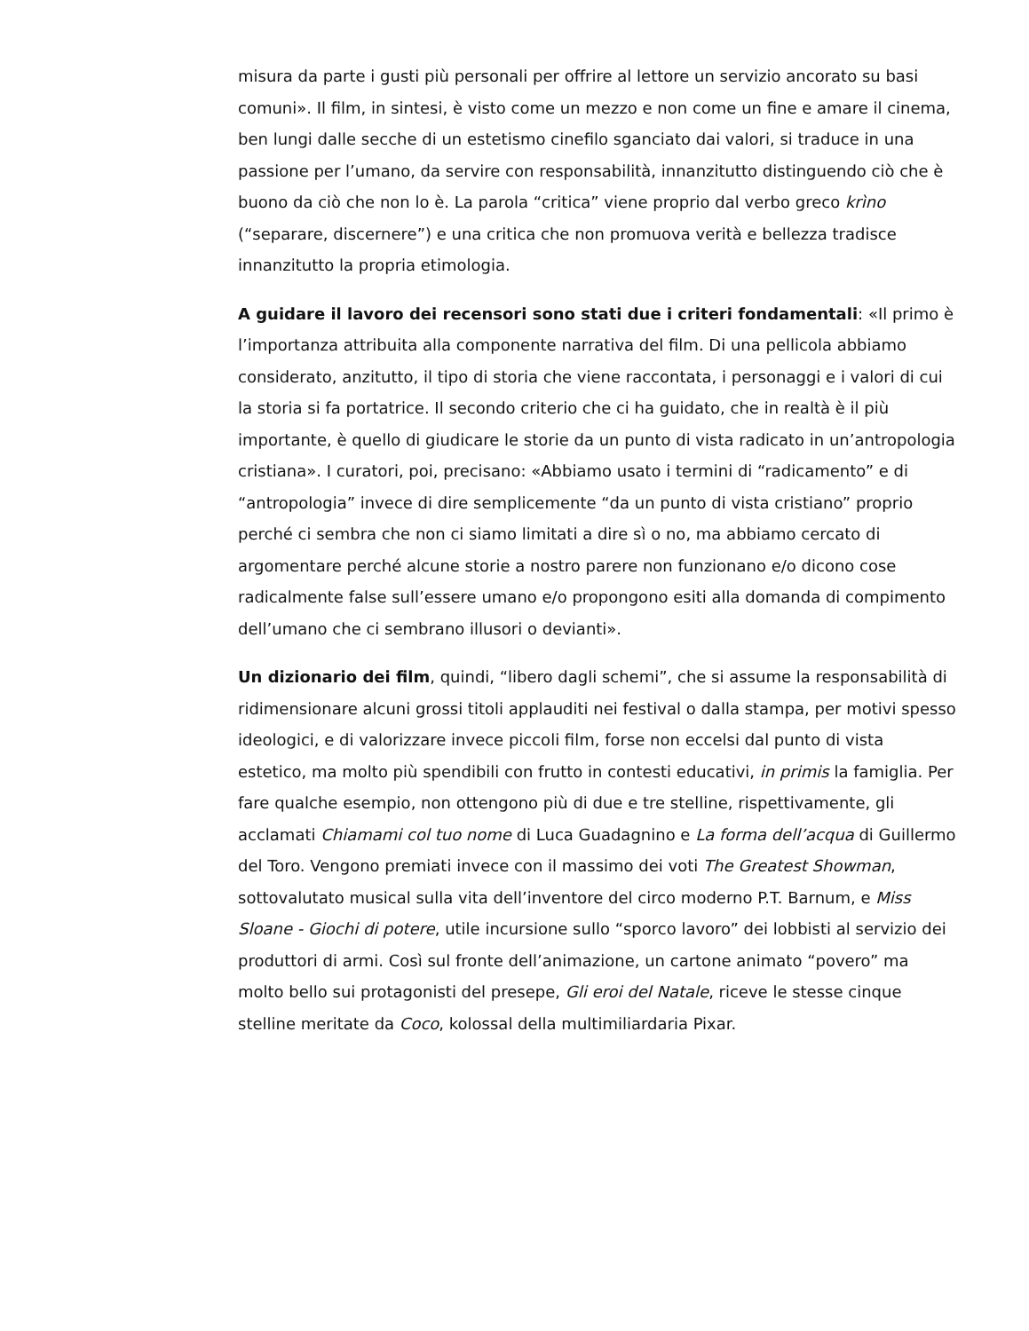misura da parte i gusti più personali per offrire al lettore un servizio ancorato su basi comuni». Il film, in sintesi, è visto come un mezzo e non come un fine e amare il cinema, ben lungi dalle secche di un estetismo cinefilo sganciato dai valori, si traduce in una passione per l’umano, da servire con responsabilità, innanzitutto distinguendo ciò che è buono da ciò che non lo è. La parola “critica” viene proprio dal verbo greco krìno (“separare, discernere”) e una critica che non promuova verità e bellezza tradisce innanzitutto la propria etimologia.
A guidare il lavoro dei recensori sono stati due i criteri fondamentali: «Il primo è l’importanza attribuita alla componente narrativa del film. Di una pellicola abbiamo considerato, anzitutto, il tipo di storia che viene raccontata, i personaggi e i valori di cui la storia si fa portatrice. Il secondo criterio che ci ha guidato, che in realtà è il più importante, è quello di giudicare le storie da un punto di vista radicato in un’antropologia cristiana». I curatori, poi, precisano: «Abbiamo usato i termini di “radicamento” e di “antropologia” invece di dire semplicemente “da un punto di vista cristiano” proprio perché ci sembra che non ci siamo limitati a dire sì o no, ma abbiamo cercato di argomentare perché alcune storie a nostro parere non funzionano e/o dicono cose radicalmente false sull’essere umano e/o propongono esiti alla domanda di compimento dell’umano che ci sembrano illusori o devianti».
Un dizionario dei film, quindi, “libero dagli schemi”, che si assume la responsabilità di ridimensionare alcuni grossi titoli applauditi nei festival o dalla stampa, per motivi spesso ideologici, e di valorizzare invece piccoli film, forse non eccelsi dal punto di vista estetico, ma molto più spendibili con frutto in contesti educativi, in primis la famiglia. Per fare qualche esempio, non ottengono più di due e tre stelline, rispettivamente, gli acclamati Chiamami col tuo nome di Luca Guadagnino e La forma dell’acqua di Guillermo del Toro. Vengono premiati invece con il massimo dei voti The Greatest Showman, sottovalutato musical sulla vita dell’inventore del circo moderno P.T. Barnum, e Miss Sloane - Giochi di potere, utile incursione sullo “sporco lavoro” dei lobbisti al servizio dei produttori di armi. Così sul fronte dell’animazione, un cartone animato “povero” ma molto bello sui protagonisti del presepe, Gli eroi del Natale, riceve le stesse cinque stelline meritate da Coco, kolossal della multimiliardaria Pixar.